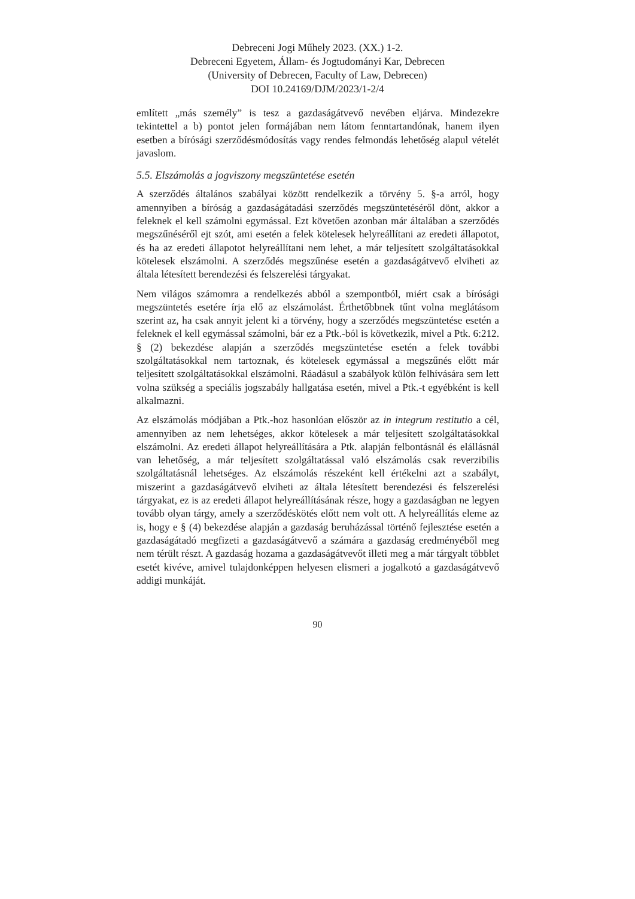Debreceni Jogi Műhely 2023. (XX.) 1-2.
Debreceni Egyetem, Állam- és Jogtudományi Kar, Debrecen
(University of Debrecen, Faculty of Law, Debrecen)
DOI 10.24169/DJM/2023/1-2/4
említett „más személy” is tesz a gazdaságátvevő nevében eljárva. Mindezekre tekintettel a b) pontot jelen formájában nem látom fenntartandónak, hanem ilyen esetben a bírósági szerződésmódosítás vagy rendes felmondás lehetőség alapul vételét javaslom.
5.5. Elszámolás a jogviszony megszüntetése esetén
A szerződés általános szabályai között rendelkezik a törvény 5. §-a arról, hogy amennyiben a bíróság a gazdaságátadási szerződés megszüntetéséről dönt, akkor a feleknek el kell számolni egymással. Ezt követően azonban már általában a szerződés megszűnéséről ejt szót, ami esetén a felek kötelesek helyreállítani az eredeti állapotot, és ha az eredeti állapotot helyreállítani nem lehet, a már teljesített szolgáltatásokkal kötelesek elszámolni. A szerződés megszűnése esetén a gazdaságátvevő elviheti az általa létesített berendezési és felszerelési tárgyakat.
Nem világos számomra a rendelkezés abból a szempontból, miért csak a bírósági megszüntetés esetére írja elő az elszámolást. Érthetőbbnek tűnt volna meglátásom szerint az, ha csak annyit jelent ki a törvény, hogy a szerződés megszüntetése esetén a feleknek el kell egymással számolni, bár ez a Ptk.-ból is következik, mivel a Ptk. 6:212. § (2) bekezdése alapján a szerződés megszüntetése esetén a felek további szolgáltatásokkal nem tartoznak, és kötelesek egymással a megszűnés előtt már teljesített szolgáltatásokkal elszámolni. Ráadásul a szabályok külön felhívására sem lett volna szükség a speciális jogszabály hallgatása esetén, mivel a Ptk.-t egyébként is kell alkalmazni.
Az elszámolás módjában a Ptk.-hoz hasonlóan először az in integrum restitutio a cél, amennyiben az nem lehetséges, akkor kötelesek a már teljesített szolgáltatásokkal elszámolni. Az eredeti állapot helyreállítására a Ptk. alapján felbontásnál és elállásnál van lehetőség, a már teljesített szolgáltatással való elszámolás csak reverzibilis szolgáltatásnál lehetséges. Az elszámolás részeként kell értékelni azt a szabályt, miszerint a gazdaságátvevő elviheti az általa létesített berendezési és felszerelési tárgyakat, ez is az eredeti állapot helyreállításának része, hogy a gazdaságban ne legyen tovább olyan tárgy, amely a szerződéskötés előtt nem volt ott. A helyreállítás eleme az is, hogy e § (4) bekezdése alapján a gazdaság beruházással történő fejlesztése esetén a gazdaságátadó megfizeti a gazdaságátvevő a számára a gazdaság eredményéből meg nem térült részt. A gazdaság hozama a gazdaságátvevőt illeti meg a már tárgyalt többlet esetét kivéve, amivel tulajdonképpen helyesen elismeri a jogalkotó a gazdaságátvevő addigi munkáját.
90